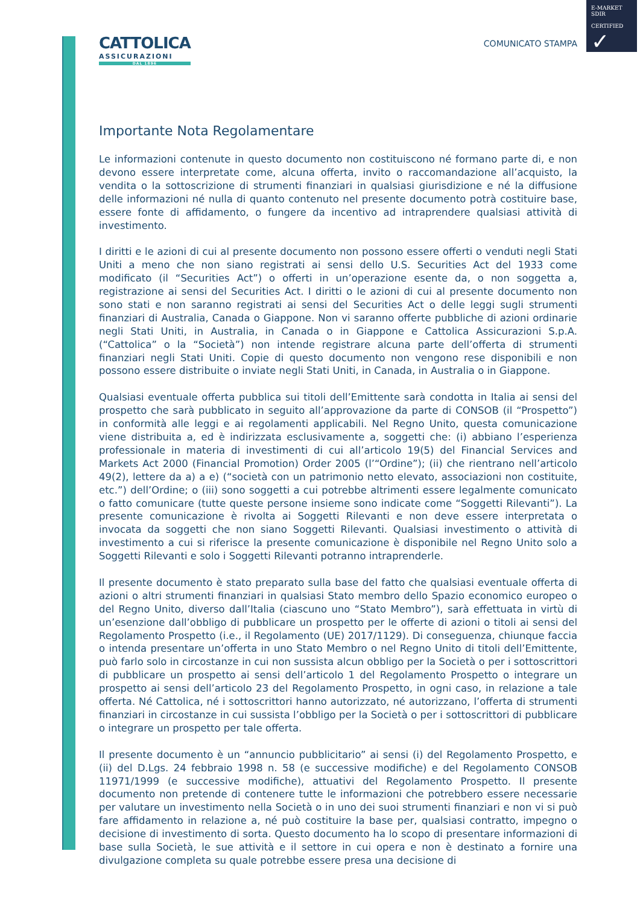E-MARKET
SDIR
CERTIFIED
✓
CATTOLICA
ASSICURAZIONI
DAL 1896
COMUNICATO STAMPA
Importante Nota Regolamentare
Le informazioni contenute in questo documento non costituiscono né formano parte di, e non devono essere interpretate come, alcuna offerta, invito o raccomandazione all’acquisto, la vendita o la sottoscrizione di strumenti finanziari in qualsiasi giurisdizione e né la diffusione delle informazioni né nulla di quanto contenuto nel presente documento potrà costituire base, essere fonte di affidamento, o fungere da incentivo ad intraprendere qualsiasi attività di investimento.
I diritti e le azioni di cui al presente documento non possono essere offerti o venduti negli Stati Uniti a meno che non siano registrati ai sensi dello U.S. Securities Act del 1933 come modificato (il “Securities Act”) o offerti in un’operazione esente da, o non soggetta a, registrazione ai sensi del Securities Act. I diritti o le azioni di cui al presente documento non sono stati e non saranno registrati ai sensi del Securities Act o delle leggi sugli strumenti finanziari di Australia, Canada o Giappone. Non vi saranno offerte pubbliche di azioni ordinarie negli Stati Uniti, in Australia, in Canada o in Giappone e Cattolica Assicurazioni S.p.A. (“Cattolica” o la “Società”) non intende registrare alcuna parte dell’offerta di strumenti finanziari negli Stati Uniti. Copie di questo documento non vengono rese disponibili e non possono essere distribuite o inviate negli Stati Uniti, in Canada, in Australia o in Giappone.
Qualsiasi eventuale offerta pubblica sui titoli dell’Emittente sarà condotta in Italia ai sensi del prospetto che sarà pubblicato in seguito all’approvazione da parte di CONSOB (il “Prospetto”) in conformità alle leggi e ai regolamenti applicabili. Nel Regno Unito, questa comunicazione viene distribuita a, ed è indirizzata esclusivamente a, soggetti che: (i) abbiano l’esperienza professionale in materia di investimenti di cui all’articolo 19(5) del Financial Services and Markets Act 2000 (Financial Promotion) Order 2005 (l’“Ordine”); (ii) che rientrano nell’articolo 49(2), lettere da a) a e) (“società con un patrimonio netto elevato, associazioni non costituite, etc.”) dell’Ordine; o (iii) sono soggetti a cui potrebbe altrimenti essere legalmente comunicato o fatto comunicare (tutte queste persone insieme sono indicate come “Soggetti Rilevanti”). La presente comunicazione è rivolta ai Soggetti Rilevanti e non deve essere interpretata o invocata da soggetti che non siano Soggetti Rilevanti. Qualsiasi investimento o attività di investimento a cui si riferisce la presente comunicazione è disponibile nel Regno Unito solo a Soggetti Rilevanti e solo i Soggetti Rilevanti potranno intraprenderle.
Il presente documento è stato preparato sulla base del fatto che qualsiasi eventuale offerta di azioni o altri strumenti finanziari in qualsiasi Stato membro dello Spazio economico europeo o del Regno Unito, diverso dall’Italia (ciascuno uno “Stato Membro”), sarà effettuata in virtù di un’esenzione dall’obbligo di pubblicare un prospetto per le offerte di azioni o titoli ai sensi del Regolamento Prospetto (i.e., il Regolamento (UE) 2017/1129). Di conseguenza, chiunque faccia o intenda presentare un’offerta in uno Stato Membro o nel Regno Unito di titoli dell’Emittente, può farlo solo in circostanze in cui non sussista alcun obbligo per la Società o per i sottoscrittori di pubblicare un prospetto ai sensi dell’articolo 1 del Regolamento Prospetto o integrare un prospetto ai sensi dell’articolo 23 del Regolamento Prospetto, in ogni caso, in relazione a tale offerta. Né Cattolica, né i sottoscrittori hanno autorizzato, né autorizzano, l’offerta di strumenti finanziari in circostanze in cui sussista l’obbligo per la Società o per i sottoscrittori di pubblicare o integrare un prospetto per tale offerta.
Il presente documento è un “annuncio pubblicitario” ai sensi (i) del Regolamento Prospetto, e (ii) del D.Lgs. 24 febbraio 1998 n. 58 (e successive modifiche) e del Regolamento CONSOB 11971/1999 (e successive modifiche), attuativi del Regolamento Prospetto. Il presente documento non pretende di contenere tutte le informazioni che potrebbero essere necessarie per valutare un investimento nella Società o in uno dei suoi strumenti finanziari e non vi si può fare affidamento in relazione a, né può costituire la base per, qualsiasi contratto, impegno o decisione di investimento di sorta. Questo documento ha lo scopo di presentare informazioni di base sulla Società, le sue attività e il settore in cui opera e non è destinato a fornire una divulgazione completa su quale potrebbe essere presa una decisione di